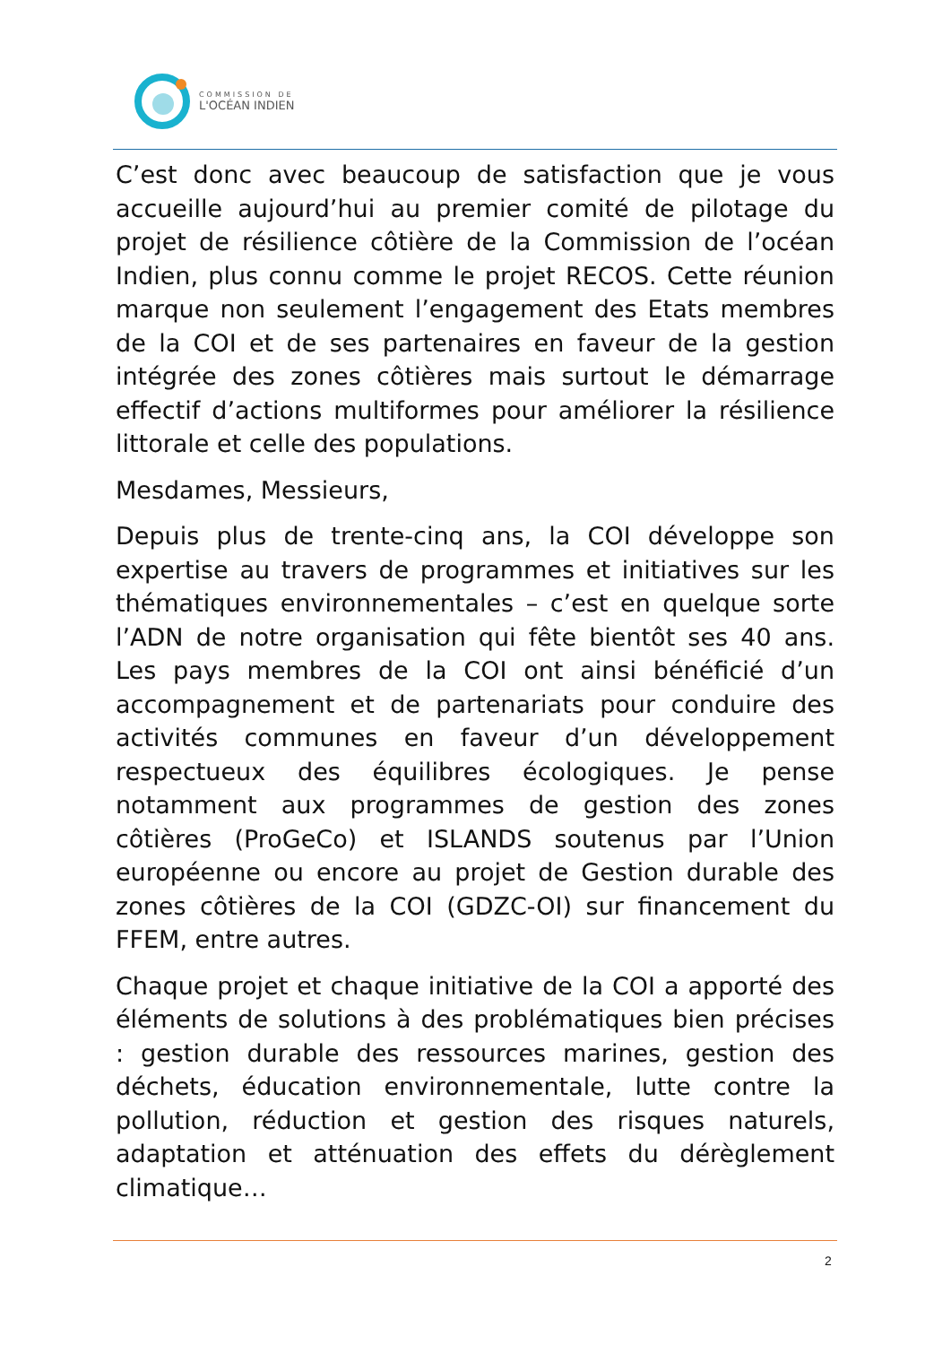COMMISSION DE
L'OCÉAN INDIEN
C’est donc avec beaucoup de satisfaction que je vous accueille aujourd’hui au premier comité de pilotage du projet de résilience côtière de la Commission de l’océan Indien, plus connu comme le projet RECOS. Cette réunion marque non seulement l’engagement des Etats membres de la COI et de ses partenaires en faveur de la gestion intégrée des zones côtières mais surtout le démarrage effectif d’actions multiformes pour améliorer la résilience littorale et celle des populations.
Mesdames, Messieurs,
Depuis plus de trente-cinq ans, la COI développe son expertise au travers de programmes et initiatives sur les thématiques environnementales – c’est en quelque sorte l’ADN de notre organisation qui fête bientôt ses 40 ans. Les pays membres de la COI ont ainsi bénéficié d’un accompagnement et de partenariats pour conduire des activités communes en faveur d’un développement respectueux des équilibres écologiques. Je pense notamment aux programmes de gestion des zones côtières (ProGeCo) et ISLANDS soutenus par l’Union européenne ou encore au projet de Gestion durable des zones côtières de la COI (GDZC-OI) sur financement du FFEM, entre autres.
Chaque projet et chaque initiative de la COI a apporté des éléments de solutions à des problématiques bien précises : gestion durable des ressources marines, gestion des déchets, éducation environnementale, lutte contre la pollution, réduction et gestion des risques naturels, adaptation et atténuation des effets du dérèglement climatique…
2